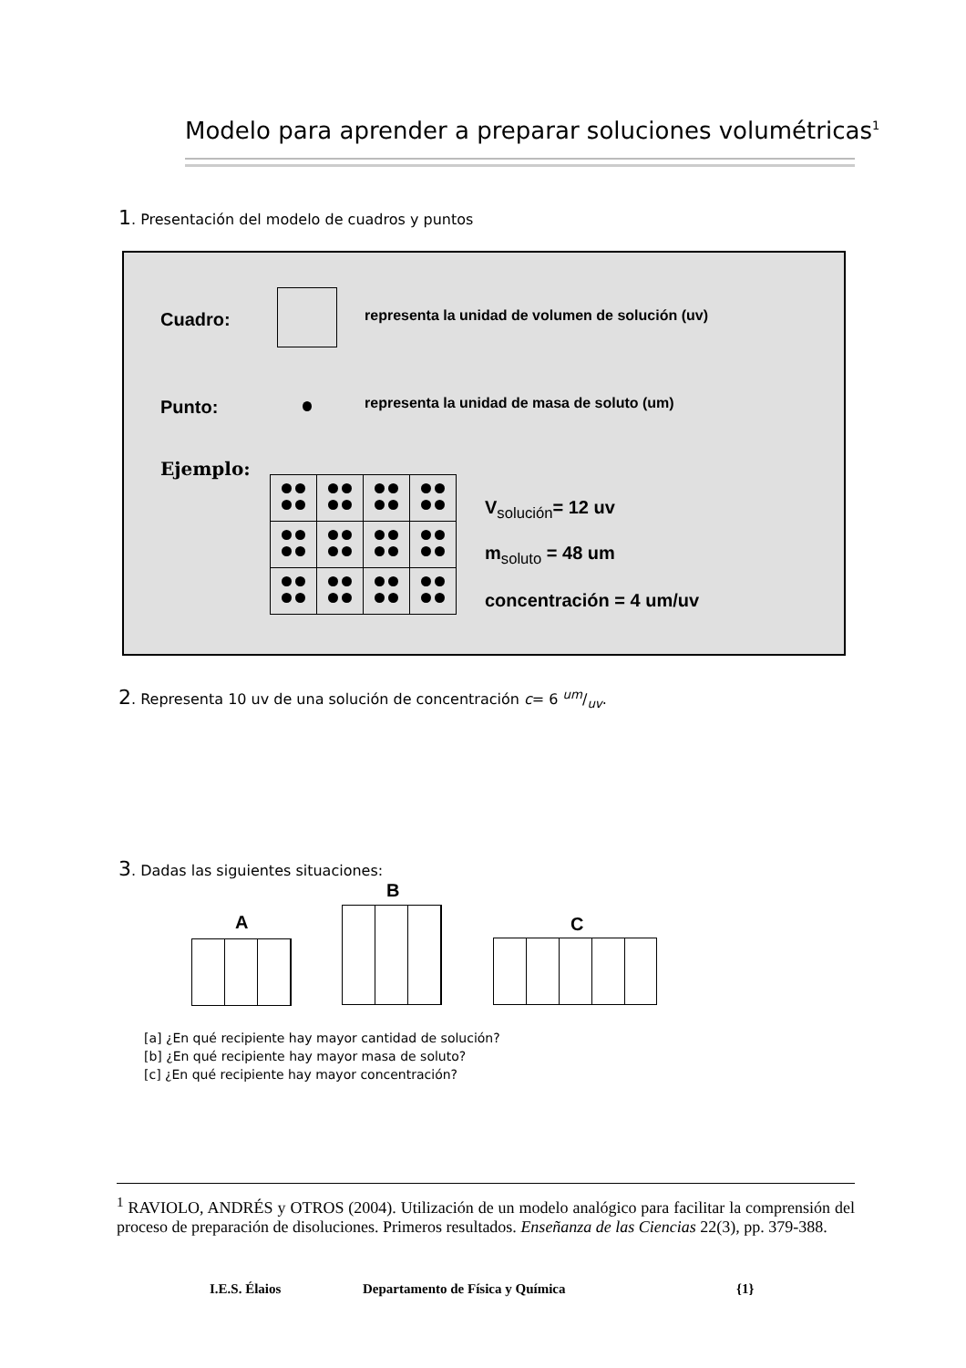Modelo para aprender a preparar soluciones volumétricas<sup>1</sup>
1. Presentación del modelo de cuadros y puntos
Cuadro:
representa la unidad de volumen de solución (uv)
Punto:
representa la unidad de masa de soluto (um)
Ejemplo:
V<sub>solución</sub>= 12 uv
m<sub>soluto</sub> = 48 um
concentración = 4 um/uv
2. Representa 10 uv de una solución de concentración c= 6 um/uv.
3. Dadas las siguientes situaciones:
A
B
C
[a] ¿En qué recipiente hay mayor cantidad de solución?
[b] ¿En qué recipiente hay mayor masa de soluto?
[c] ¿En qué recipiente hay mayor concentración?
<sup>1</sup> RAVIOLO, ANDRÉS y OTROS (2004). Utilización de un modelo analógico para facilitar la comprensión del proceso de preparación de disoluciones. Primeros resultados. Enseñanza de las Ciencias 22(3), pp. 379-388.
I.E.S. Élaios
Departamento de Física y Química
{1}